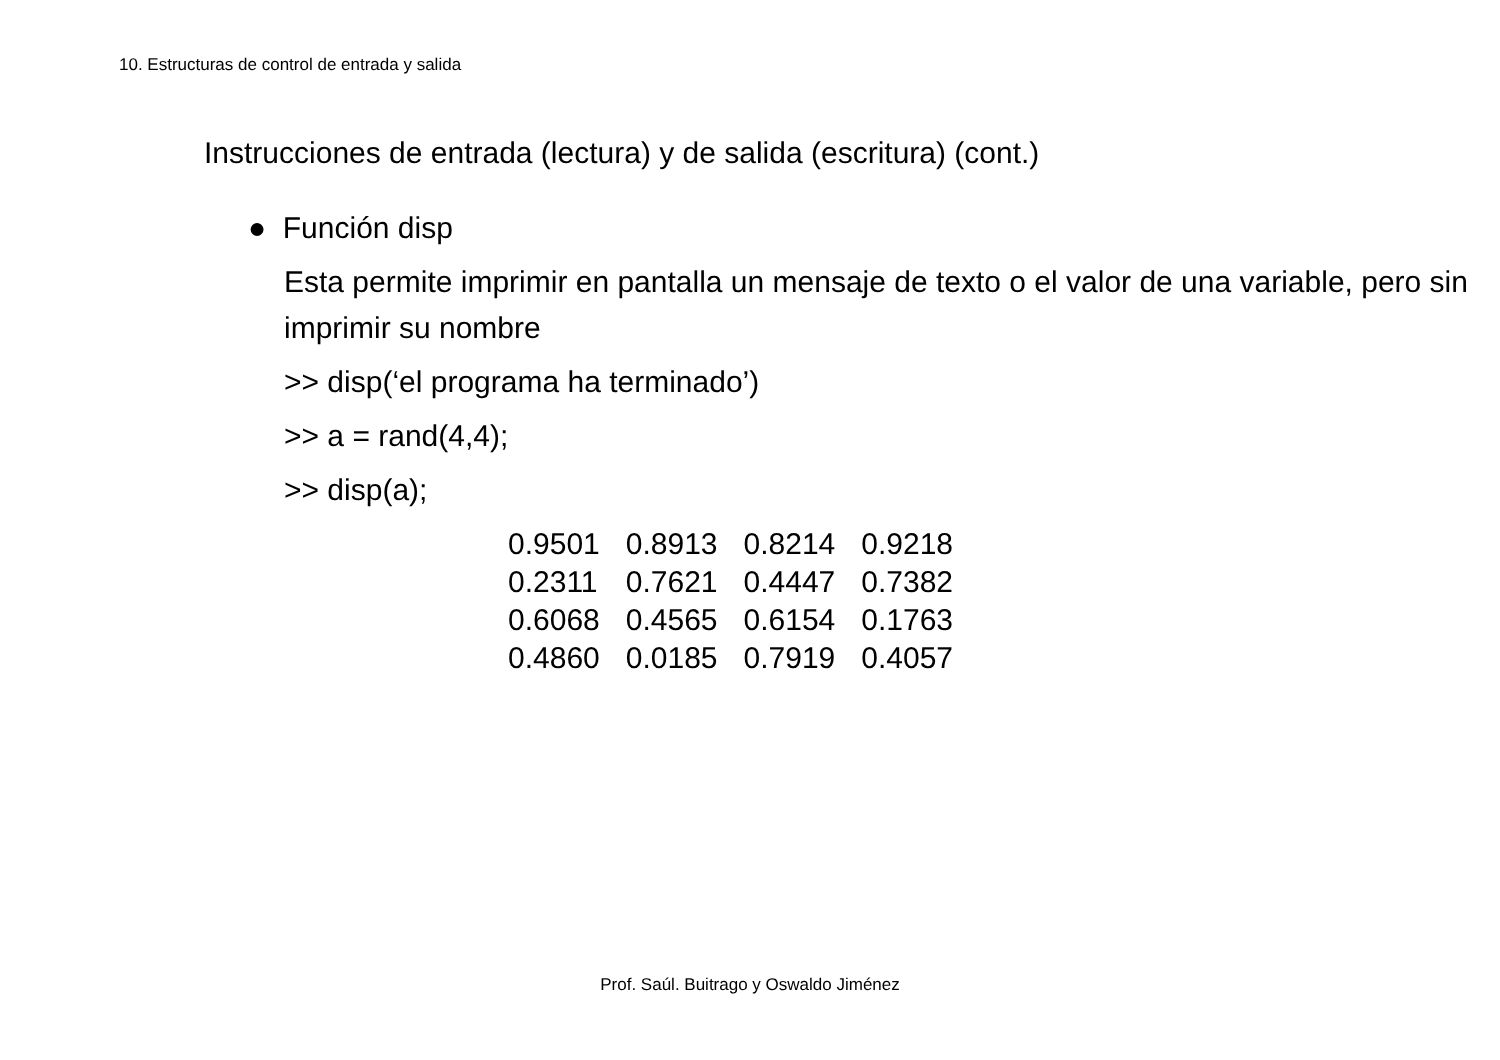10. Estructuras de control de entrada y salida
Instrucciones de entrada (lectura) y de salida (escritura) (cont.)
● Función disp
Esta permite imprimir en pantalla un mensaje de texto o el valor de una variable, pero sin imprimir su nombre
>> disp(‘el programa ha terminado’)
>> a = rand(4,4);
>> disp(a);
| 0.9501 | 0.8913 | 0.8214 | 0.9218 |
| 0.2311 | 0.7621 | 0.4447 | 0.7382 |
| 0.6068 | 0.4565 | 0.6154 | 0.1763 |
| 0.4860 | 0.0185 | 0.7919 | 0.4057 |
Prof. Saúl. Buitrago y Oswaldo Jiménez